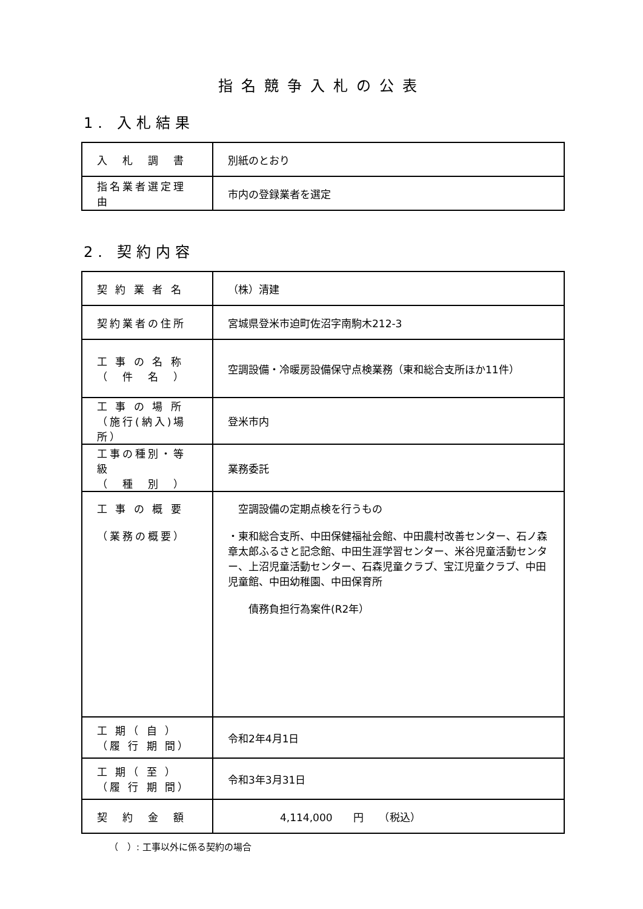指名競争入札の公表
1. 入札結果
| 入 札 調 書 | 別紙のとおり |
| 指名業者選定理由 | 市内の登録業者を選定 |
2. 契約内容
| 契 約 業 者 名 | （株）清建 |
| 契約業者の住所 | 宮城県登米市迫町佐沼字南駒木212-3 |
| 工 事 の 名 称 （ 件 名 ） | 空調設備・冷暖房設備保守点検業務（東和総合支所ほか11件） |
| 工 事 の 場 所 （施行(納入)場所） | 登米市内 |
| 工事の種別・等級 （ 種 別 ） | 業務委託 |
| 工 事 の 概 要 （業務の概要） | 空調設備の定期点検を行うもの ・東和総合支所、中田保健福祉会館、中田農村改善センター、石ノ森章太郎ふるさと記念館、中田生涯学習センター、米谷児童活動センター、上沼児童活動センター、石森児童クラブ、宝江児童クラブ、中田児童館、中田幼稚園、中田保育所 債務負担行為案件(R2年） |
| 工 期（ 自 ） （履 行 期 間） | 令和2年4月1日 |
| 工 期（ 至 ） （履 行 期 間） | 令和3年3月31日 |
| 契 約 金 額 | 4,114,000 円 （税込） |
（　）: 工事以外に係る契約の場合